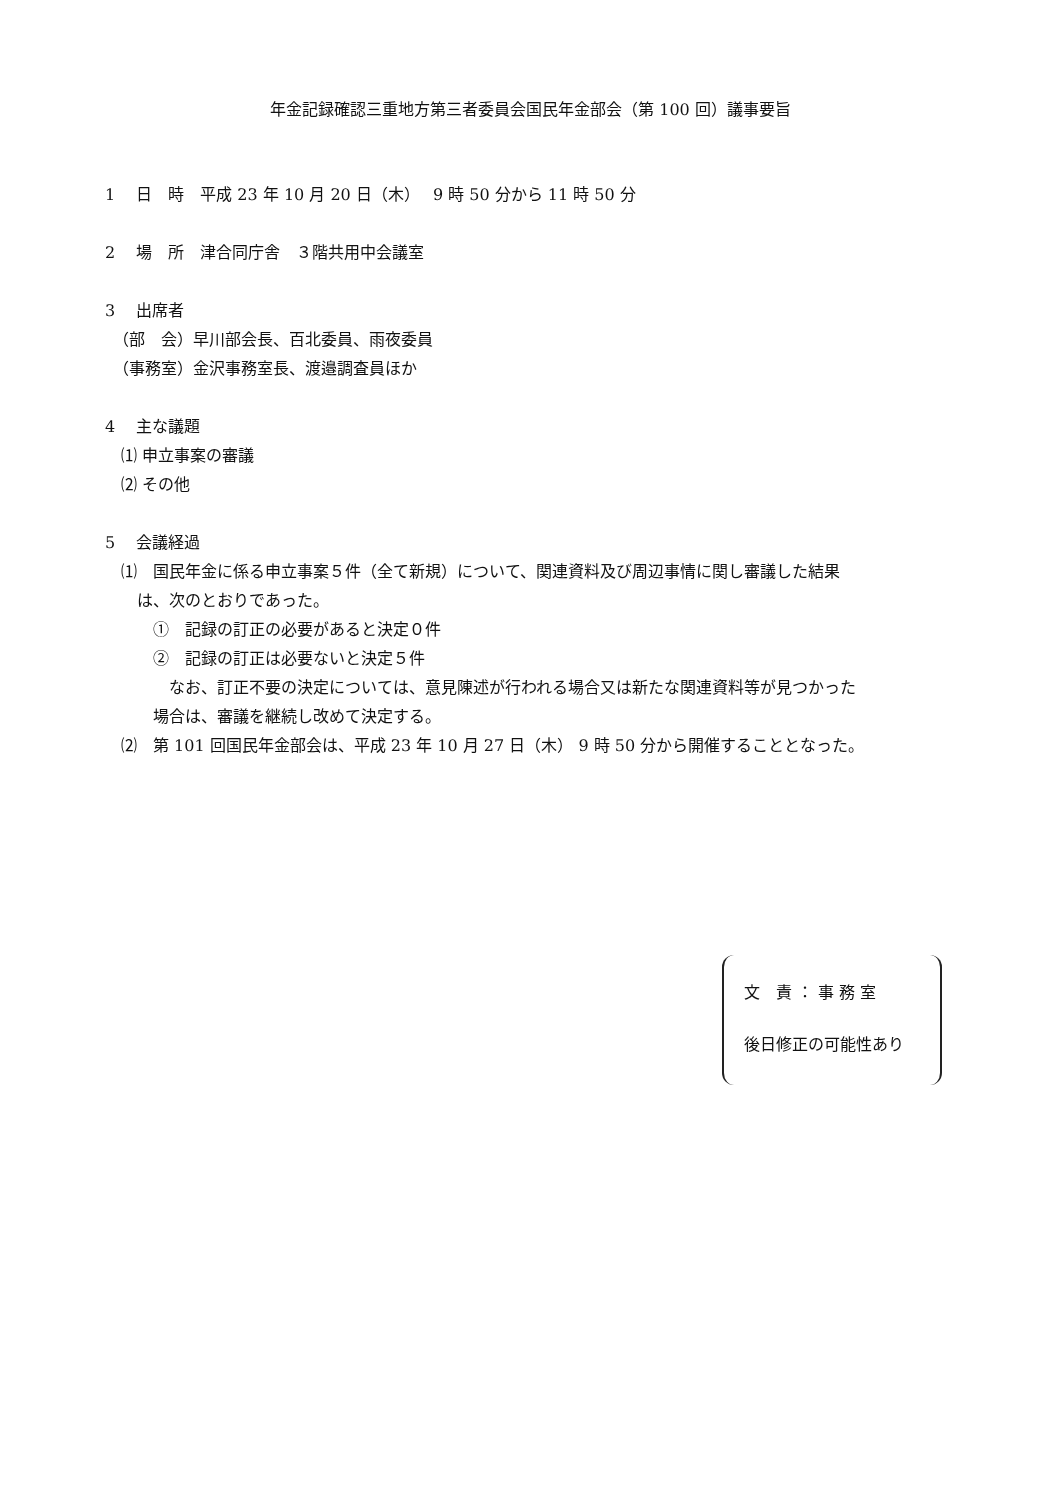年金記録確認三重地方第三者委員会国民年金部会（第 100 回）議事要旨
1　 日　時　平成 23 年 10 月 20 日（木）　 9 時 50 分から 11 時 50 分
2　 場　所　津合同庁舎　３階共用中会議室
3　 出席者
　（部　会）早川部会長、百北委員、雨夜委員
　（事務室）金沢事務室長、渡邉調査員ほか
4　 主な議題
　⑴ 申立事案の審議
　⑵ その他
5　 会議経過
　⑴　国民年金に係る申立事案５件（全て新規）について、関連資料及び周辺事情に関し審議した結果
　　は、次のとおりであった。
　　　①　記録の訂正の必要があると決定０件
　　　②　記録の訂正は必要ないと決定５件
　　　　なお、訂正不要の決定については、意見陳述が行われる場合又は新たな関連資料等が見つかった
　　　場合は、審議を継続し改めて決定する。
　⑵　第 101 回国民年金部会は、平成 23 年 10 月 27 日（木） 9 時 50 分から開催することとなった。
文　責 ： 事 務 室
後日修正の可能性あり